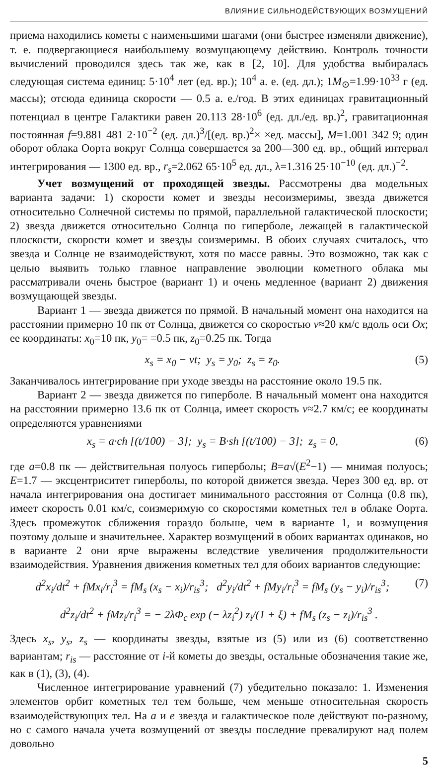ВЛИЯНИЕ СИЛЬНОДЕЙСТВУЮЩИХ ВОЗМУЩЕНИЙ
приема находились кометы с наименьшими шагами (они быстрее изменяли движение), т. е. подвергающиеся наибольшему возмущающему действию. Контроль точности вычислений проводился здесь так же, как в [2, 10]. Для удобства выбиралась следующая система единиц: 5·10<sup>4</sup> лет (ед. вр.); 10<sup>4</sup> а. е. (ед. дл.); 1M<sub>⊙</sub>=1.99·10<sup>33</sup> г (ед. массы); отсюда единица скорости — 0.5 а. е./год. В этих единицах гравитационный потенциал в центре Галактики равен 20.113 28·10<sup>6</sup> (ед. дл./ед. вр.)<sup>2</sup>, гравитационная постоянная f=9.881 481 2·10<sup>−2</sup> (ед. дл.)<sup>3</sup>/[(ед. вр.)<sup>2</sup>× ×ед. массы], M=1.001 342 9; один оборот облака Оорта вокруг Солнца совершается за 200—300 ед. вр., общий интервал интегрирования — 1300 ед. вр., r<sub>s</sub>=2.062 65·10<sup>5</sup> ед. дл., λ=1.316 25·10<sup>−10</sup> (ед. дл.)<sup>−2</sup>.
Учет возмущений от проходящей звезды. Рассмотрены два модельных варианта задачи: 1) скорости комет и звезды несоизмеримы, звезда движется относительно Солнечной системы по прямой, параллельной галактической плоскости; 2) звезда движется относительно Солнца по гиперболе, лежащей в галактической плоскости, скорости комет и звезды соизмеримы. В обоих случаях считалось, что звезда и Солнце не взаимодействуют, хотя по массе равны. Это возможно, так как с целью выявить только главное направление эволюции кометного облака мы рассматривали очень быстрое (вариант 1) и очень медленное (вариант 2) движения возмущающей звезды.
Вариант 1 — звезда движется по прямой. В начальный момент она находится на расстоянии примерно 10 пк от Солнца, движется со скоростью v≈20 км/с вдоль оси Ox; ее координаты: x<sub>0</sub>=10 пк, y<sub>0</sub>= =0.5 пк, z<sub>0</sub>=0.25 пк. Тогда
x<sub>s</sub> = x<sub>0</sub> − vt; y<sub>s</sub> = y<sub>0</sub>; z<sub>s</sub> = z<sub>0</sub>. (5)
Заканчивалось интегрирование при уходе звезды на расстояние около 19.5 пк.
Вариант 2 — звезда движется по гиперболе. В начальный момент она находится на расстоянии примерно 13.6 пк от Солнца, имеет скорость v≈2.7 км/с; ее координаты определяются уравнениями
x<sub>s</sub> = a·ch [(t/100) − 3]; y<sub>s</sub> = B·sh [(t/100) − 3]; z<sub>s</sub> = 0, (6)
где a=0.8 пк — действительная полуось гиперболы; B=a√(E<sup>2</sup>−1) — мнимая полуось; E=1.7 — эксцентриситет гиперболы, по которой движется звезда. Через 300 ед. вр. от начала интегрирования она достигает минимального расстояния от Солнца (0.8 пк), имеет скорость 0.01 км/с, соизмеримую со скоростями кометных тел в облаке Оорта. Здесь промежуток сближения гораздо больше, чем в варианте 1, и возмущения поэтому дольше и значительнее. Характер возмущений в обоих вариантах одинаков, но в варианте 2 они ярче выражены вследствие увеличения продолжительности взаимодействия. Уравнения движения кометных тел для обоих вариантов следующие:
d<sup>2</sup>x<sub>i</sub>/dt<sup>2</sup> + fMx<sub>i</sub>/r<sub>i</sub><sup>3</sup> = fM<sub>s</sub> (x<sub>s</sub> − x<sub>i</sub>)/r<sub>is</sub><sup>3</sup>; d<sup>2</sup>y<sub>i</sub>/dt<sup>2</sup> + fMy<sub>i</sub>/r<sub>i</sub><sup>3</sup> = fM<sub>s</sub> (y<sub>s</sub> − y<sub>i</sub>)/r<sub>is</sub><sup>3</sup>; (7)
d<sup>2</sup>z<sub>i</sub>/dt<sup>2</sup> + fMz<sub>i</sub>/r<sub>i</sub><sup>3</sup> = − 2λΦ<sub>c</sub> exp (− λz<sub>i</sub><sup>2</sup>) z<sub>i</sub>/(1 + ξ) + fM<sub>s</sub> (z<sub>s</sub> − z<sub>i</sub>)/r<sub>is</sub><sup>3</sup> .
Здесь x<sub>s</sub>, y<sub>s</sub>, z<sub>s</sub> — координаты звезды, взятые из (5) или из (6) соответственно вариантам; r<sub>is</sub> — расстояние от i-й кометы до звезды, остальные обозначения такие же, как в (1), (3), (4).
Численное интегрирование уравнений (7) убедительно показало: 1. Изменения элементов орбит кометных тел тем больше, чем меньше относительная скорость взаимодействующих тел. На a и e звезда и галактическое поле действуют по-разному, но с самого начала учета возмущений от звезды последние превалируют над полем довольно
5